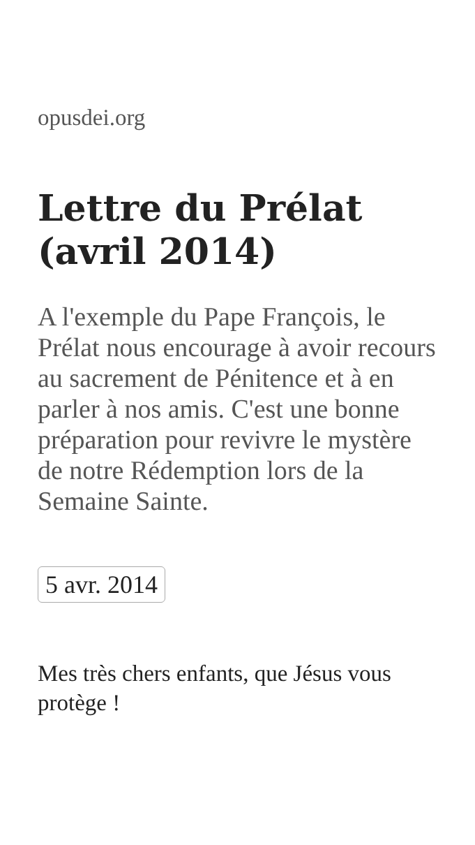opusdei.org
Lettre du Prélat (avril 2014)
A l'exemple du Pape François, le Prélat nous encourage à avoir recours au sacrement de Pénitence et à en parler à nos amis. C'est une bonne préparation pour revivre le mystère de notre Rédemption lors de la Semaine Sainte.
5 avr. 2014
Mes très chers enfants, que Jésus vous protège !